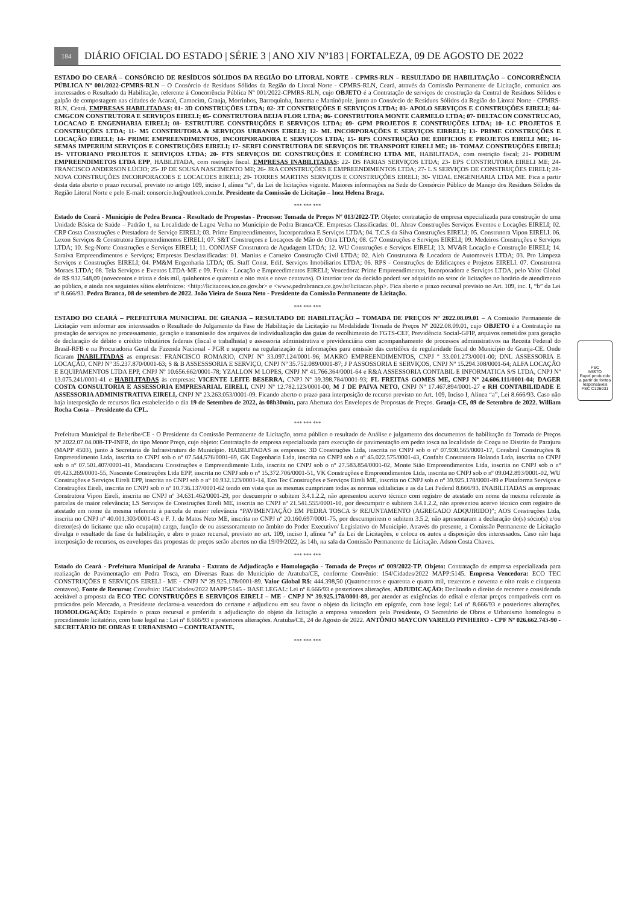FSC
MISTO
Papel produzido a partir de fontes responsáveis
FSC C126031
184
DIÁRIO OFICIAL DO ESTADO | SÉRIE 3 | ANO XIV Nº183 | FORTALEZA, 09 DE AGOSTO DE 2022
ESTADO DO CEARÁ – CONSÓRCIO DE RESÍDUOS SÓLIDOS DA REGIÃO DO LITORAL NORTE - CPMRS-RLN – RESULTADO DE HABILITAÇÃO – CONCORRÊNCIA PÚBLICA Nº 001/2022-CPMRS-RLN – O Consórcio de Resíduos Sólidos da Região do Litoral Norte - CPMRS-RLN, Ceará, através da Comissão Permanente de Licitação, comunica aos interessados o Resultado da Habilitação, referente à Concorrência Pública Nº 001/2022-CPMRS-RLN, cujo OBJETO é a Contratação de serviços de construção da Central de Resíduos Sólidos e galpão de compostagem nas cidades de Acaraú, Camocim, Granja, Morrinhos, Barroquinha, Itarema e Martinópole, junto ao Consórcio de Resíduos Sólidos da Região do Litoral Norte - CPMRS-RLN, Ceará. EMPRESAS HABILITADAS: 01- 3D CONSTRUÇÕES LTDA; 02- 3T CONSTRUÇÕES E SERVIÇOS LTDA; 03- APOLO SERVIÇOS E CONSTRUÇÕES EIRELI; 04- CMGCON CONSTRUTORA E SERVIÇOS EIRELI; 05- CONSTRUTORA BEIJA FLOR LTDA; 06- CONSTRUTORA MONTE CARMELO LTDA; 07- DELTACON CONSTRUCAO, LOCACAO E ENGENHARIA EIRELI; 08- ESTRUTURE CONSTRUÇÕES E SERVIÇOS LTDA; 09- GPM PROJETOS E CONSTRUÇÕES LTDA; 10- LC PROJETOS E CONSTRUÇÕES LTDA; 11- M5 CONSTRUTORA & SERVIÇOS URBANOS EIRELI; 12- ML INCORPORAÇÕES E SERVIÇOS EIRRELI; 13- PRIME CONSTRUÇÕES E LOCAÇÃO EIRELI; 14- PRIME EMPREENDIMENTOS, INCORPORADORA E SERVIÇOS LTDA; 15- RPS CONSTRUÇÃO DE EDIFICIOS E PROJETOS EIRELI ME; 16- SEMAS IMPERIUM SERVIÇOS E CONSTRUÇÕES EIRELI; 17- SERFI CONSTRUTORA DE SERVIÇOS DE TRANSPORT EIRELI ME; 18- TOMAZ CONSTRUÇÕES EIRELI; 19- VITORIANO PROJETOS E SERVIÇOS LTDA; 20- FTS SERVIÇOS DE CONSTRUÇÕES E COMÉRCIO LTDA ME, HABILITADA, com restrição fiscal; 21- PODIUM EMPREENDIMETOS LTDA EPP, HABILITADA, com restrição fiscal. EMPRESAS INABILITADAS: 22- DS FARIAS SERVIÇOS LTDA; 23- EPS CONSTRUTORA EIRELI ME; 24- FRANCISCO ANDERSON LÚCIO; 25- JP DE SOUSA NASCIMENTO ME; 26- JRA CONSTRUÇÕES E EMPREENDIMENTOS LTDA; 27- L S SERVIÇOS DE CONSTRUÇÕES EIRELI; 28- NOVA CONSTRUÇÕES INCORPORACOES E LOCACOES EIRELI; 29- TORRES MARTINS SERVIÇOS E CONSTRUÇÕES EIRELI; 30- VIDAL ENGENHARIA LTDA ME. Fica a partir desta data aberto o prazo recursal, previsto no artigo 109, inciso I, alínea “a”, da Lei de licitações vigente. Maiores informações na Sede do Consórcio Público de Manejo dos Resíduos Sólidos da Região Litoral Norte e pelo E-mail: consorcio.ln@outlook.com.br. Presidente da Comissão de Licitação – Inez Helena Braga.
*** *** ***
Estado do Ceará - Município de Pedra Branca - Resultado de Propostas - Processo: Tomada de Preços Nº 013/2022-TP. Objeto: contratação de empresa especializada para construção de uma Unidade Básica de Saúde – Padrão 1, na Localidade de Lagoa Velha no Município de Pedra Branca/CE. Empresas Classificadas: 01. Abrav Construções Serviços Eventos e Locações EIRELI; 02. CRP Costa Construções e Prestadora de Serviço EIRELI; 03. Prime Empreendimentos, Incorporadora E Serviços LTDA; 04. T.C.S da Silva Construções EIRELI; 05. Construtora Vipon EIRELI. 06. Lexon Serviços & Construtora Empreendimentos EIRELI; 07. S&T Construçoes e Locaçoes de Mão de Obra LTDA; 08. G7 Construções e Serviços EIRELI; 09. Medeiros Construções e Serviços LTDA; 10. Seg-Norte Construções e Serviços EIRELI; 11. CONJASF Construtora de Açudagem LTDA; 12. WU Construções e Serviços EIRELI; 13. MV&R Locação e Construção EIRELI; 14. Saraiva Empreendimentos e Serviços; Empresas Desclassificadas: 01. Martins e Carneiro Construção Civil LTDA; 02. Aleb Construtora & Locadora de Automoveis LTDA; 03. Pro Limpeza Serviços e Construções EIRELI; 04. PM&M Engenharia LTDA; 05. Staff Const. Edif. Serviços Imobiliarios LTDA; 06. RPS - Construções de Edificaçoes e Projetos EIRELI. 07. Construtora Moraes LTDA; 08. Tela Serviços e Eventos LTDA-ME e 09. Fenix - Locação e Empreedimentos EIRELI; Vencedora: Prime Empreendimentos, Incorporadora e Serviços LTDA, pelo Valor Global de R$ 932.548,09 (novecentos e trinta e dois mil, quinhentos e quarenta e oito reais e nove centavos). O interior teor da decisão poderá ser adquirido no setor de licitações no horário de atendimento ao público, e ainda nos seguintes sítios eletrônicos: <http://licitacoes.tce.ce.gov.br> e <www.pedrabranca.ce.gov.br/licitacao.php>. Fica aberto o prazo recursal previsto no Art. 109, inc. I, “b” da Lei nº 8.666/93. Pedra Branca, 08 de setembro de 2022. João Vieira de Souza Neto - Presidente da Comissão Permanente de Licitação.
*** *** ***
ESTADO DO CEARÁ – PREFEITURA MUNICIPAL DE GRANJA – RESULTADO DE HABILITAÇÃO – TOMADA DE PREÇOS Nº 2022.08.09.01 – A Comissão Permanente de Licitação vem informar aos interessados o Resultado do Julgamento da Fase de Habilitação da Licitação na Modalidade Tomada de Preços Nº 2022.08.09.01, cujo OBJETO é a Contratação na prestação de serviços no processamento, geração e transmissão dos arquivos de individualização das guias de recolhimento do FGTS-CEF, Previdência Social-GFIP, arquivos remetidos para geração de declaração de débito e crédito tributários federais (fiscal e trabalhista) e assessoria administrativa e previdenciária com acompanhamento de processos administrativos na Receita Federal do Brasil-RFB e na Procuradoria Geral da Fazenda Nacional - PGR e suporte na regularização de informações para emissão das certidões de regularidade fiscal do Município de Granja-CE. Onde ficaram INABILITADAS as empresas: FRANCISCO ROMARIO, CNPJ Nº 33.097.124/0001-96; MAKRO EMPREENDIMENTOS, CNPJ º 33.001.273/0001-00; DNL ASSESSORIA E LOCAÇÃO, CNPJ Nº 35.237.870/0001-63; S & B ASSESSSORIA E SERVIÇO, CNPJ Nº 35.752.089/0001-87; J P ASSOSSORIA E SERVIÇOS, CNPJ Nº 15.294.308/0001-64; ALFA LOCAÇÃO E EQUIPAMENTOS LTDA EPP, CNPJ Nº 10.656.662/0001-78; YZALLON M LOPES, CNPJ Nº 41.766.364/0001-64 e R&A ASSESSORIA CONTABIL E INFORMATICA S/S LTDA, CNPJ Nº 13.075.241/0001-41 e HABILITADAS às empresas: VICENTE LEITE BESERRA, CNPJ Nº 39.398.784/0001-93; FL FREITAS GOMES ME, CNPJ Nº 24.606.111/0001-04; DAGER COSTA CONSULTORIA E ASSESSORIA EMPRESARIAL EIRELI, CNPJ Nº 12.782.123/0001-00; M J DE PAIVA NETO, CNPJ Nº 17.467.894/0001-27 e RH CONTABILIDADE E ASSESSORIA ADMINISTRATIVA EIRELI, CNPJ Nº 23.263.053/0001-09. Ficando aberto o prazo para interposição de recurso previsto no Art. 109, Inciso I, Alínea “a”, Lei 8.666/93. Caso não haja interposição de recursos fica estabelecido o dia 19 de Setembro de 2022, às 08h30min, para Abertura dos Envelopes de Propostas de Preços. Granja-CE, 09 de Setembro de 2022. William Rocha Costa – Presidente da CPL.
*** *** ***
Prefeitura Municipal de Beberibe/CE - O Presidente da Comissão Permanente de Licitação, torna público o resultado de Análise e julgamento dos documentos de habilitação da Tomada de Preços Nº 2022.07.04.008-TP-INFR, do tipo Menor Preço, cujo objeto: Contratação de empresa especializada para execução de pavimentação em pedra tosca na localidade de Coaçu no Distrito de Parajuru (MAPP 4503), junto à Secretaria de Infraestrutura do Município. HABILITADAS as empresas: 3D Construções Ltda, inscrita no CNPJ sob o nº 07.930.565/0001-17, Consbral Construções & Empreendimento Ltda, inscrita no CNPJ sob o nº 07.544.576/0001-69, GK Engenharia Ltda, inscrita no CNPJ sob o nº 45.022.575/0001-43, Confaht Construtora Holanda Ltda, inscrita no CNPJ sob o nº 07.501.407/0001-41, Mandacaru Construções e Empreendimento Ltda, inscrita no CNPJ sob o nº 27.583.854/0001-02, Monte Sião Empreendimentos Ltda, inscrita no CNPJ sob o nº 09.423.269/0001-55, Nascente Construções Ltda EPP, inscrita no CNPJ sob o nº 15.372.706/0001-51, VK Construções e Empreendimentos Ltda, inscrita no CNPJ sob o nº 09.042.893/0001-02, WU Construções e Serviços Eireli EPP, inscrita no CNPJ sob o nº 10.932.123/0001-14, Eco Tec Construções e Serviços Eireli ME, inscrita no CNPJ sob o nº 39.925.178/0001-89 e Plataforma Serviços e Construções Eireli, inscrita no CNPJ sob o nº 10.736.137/0001-62 tendo em vista que as mesmas cumpriram todas as normas editalicias e as da Lei Federal 8.666/93. INABILITADAS as empresas: Construtora Vipon Eireli, inscrita no CNPJ nº 34.631.462/0001-29, por descumprir o subitem 3.4.1.2.2, não apresentou acervo técnico com registro de atestado em nome da mesma referente às parcelas de maior relevância; LS Serviços de Construções Eireli ME, inscrita no CNPJ nº 21.541.555/0001-10, por descumprir o subitem 3.4.1.2.2, não apresentou acervo técnico com registro de atestado em nome da mesma referente à parcela de maior relevância “PAVIMENTAÇÃO EM PEDRA TOSCA S/ REJUNTAMENTO (AGREGADO ADQUIRIDO)”; AOS Construções Ltda, inscrita no CNPJ nº 40.001.303/0001-43 e F. J. de Matos Neto ME, inscrita no CNPJ nº 20.160.697/0001-75, por descumprirem o subitem 3.5.2, não apresentaram a declaração do(s) sócio(s) e/ou diretor(es) do licitante que não ocupa(m) cargo, função de ou assessoramento no âmbito do Poder Executivo/ Legislativo do Município. Através do presente, a Comissão Permanente de Licitação divulga o resultado da fase de habilitação, e abre o prazo recursal, previsto no art. 109, inciso I, alínea “a” da Lei de Licitações, e coloca os autos a disposição dos interessados. Caso não haja interposição de recursos, os envelopes das propostas de preços serão abertos no dia 19/09/2022, às 14h, na sala da Comissão Permanente de Licitação. Adson Costa Chaves.
*** *** ***
Estado do Ceará - Prefeitura Municipal de Aratuba - Extrato de Adjudicação e Homologação - Tomada de Preços nº 009/2022-TP. Objeto: Contratação de empresa especializada para realização de Pavimentação em Pedra Tosca, em Diversas Ruas do Município de Aratuba/CE, conforme Convênio: 154/Cidades/2022 MAPP:5145. Empresa Vencedora: ECO TEC CONSTRUÇÕES E SERVIÇOS EIRELI - ME - CNPJ Nº 39.925.178/0001-89. Valor Global R$: 444.398,50 (Quatrocentos e quarenta e quatro mil, trezentos e noventa e oito reais e cinquenta centavos). Fonte de Recurso: Convênio: 154/Cidades/2022 MAPP:5145 - BASE LEGAL: Lei nº 8.666/93 e posteriores alterações. ADJUDICAÇÃO: Declinado o direito de recorrer e considerada aceitável a proposta da ECO TEC CONSTRUÇÕES E SERVIÇOS EIRELI – ME - CNPJ Nº 39.925.178/0001-89, por atender as exigências do edital e ofertar preços compatíveis com os praticados pelo Mercado, a Presidente declarou-a vencedora do certame e adjudicou em seu favor o objeto da licitação em epígrafe, com base legal: Lei nº 8.666/93 e posteriores alterações. HOMOLOGAÇÃO: Expirado o prazo recursal e proferida a adjudicação do objeto da licitação a empresa vencedora pela Presidente, O Secretário de Obras e Urbanismo homologou o procedimento licitatório, com base legal na : Lei nº 8.666/93 e posteriores alterações. Aratuba/CE, 24 de Agosto de 2022. ANTÔNIO MAYCON VARELO PINHEIRO - CPF Nº 026.662.743-90 - SECRETÁRIO DE OBRAS E URBANISMO – CONTRATANTE.
*** *** ***